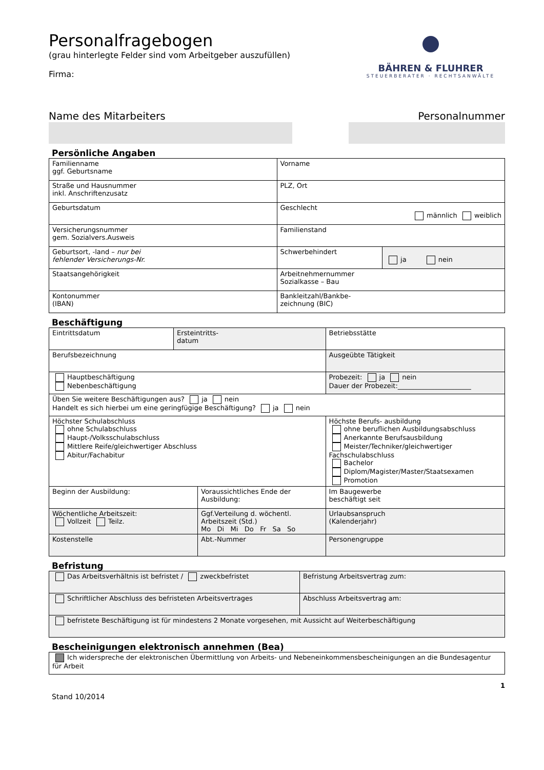BÄHREN & FLUHRER
STEUERBERATER · RECHTSANWÄLTE
Personalfragebogen
(grau hinterlegte Felder sind vom Arbeitgeber auszufüllen)
Firma:
Name des Mitarbeiters Personalnummer
Persönliche Angaben
| Familienname ggf. Geburtsname | Vorname | |
| Straße und Hausnummer inkl. Anschriftenzusatz | PLZ, Ort | |
| Geburtsdatum | Geschlecht männlich weiblich | |
| Versicherungsnummer gem. Sozialvers.Ausweis | Familienstand | |
| Geburtsort, -land – nur bei fehlender Versicherungs-Nr. | Schwerbehindert | ja nein |
| Staatsangehörigkeit | Arbeitnehmernummer Sozialkasse – Bau | |
| Kontonummer (IBAN) | Bankleitzahl/Bankbe- zeichnung (BIC) | |
Beschäftigung
| Eintrittsdatum | Ersteintritts- datum | | Betriebsstätte | |
| Berufsbezeichnung | | | Ausgeübte Tätigkeit | |
| Hauptbeschäftigung Nebenbeschäftigung | | | Probezeit: ja nein Dauer der Probezeit:______________________ | |
| Üben Sie weitere Beschäftigungen aus? ja nein Handelt es sich hierbei um eine geringfügige Beschäftigung? ja nein | | | | |
| Höchster Schulabschluss ohne Schulabschluss Haupt-/Volksschulabschluss Mittlere Reife/gleichwertiger Abschluss Abitur/Fachabitur | | | Höchste Berufs- ausbildung ohne beruflichen Ausbildungsabschluss Anerkannte Berufsausbildung Meister/Techniker/gleichwertiger Fachschulabschluss Bachelor Diplom/Magister/Master/Staatsexamen Promotion | |
| Beginn der Ausbildung: | | Voraussichtliches Ende der Ausbildung: | | Im Baugewerbe beschäftigt seit |
| Wöchentliche Arbeitszeit: Vollzeit Teilz. | | Ggf.Verteilung d. wöchentl. Arbeitszeit (Std.) Mo Di Mi Do Fr Sa So | | Urlaubsanspruch (Kalenderjahr) |
| Kostenstelle | | Abt.-Nummer | | Personengruppe |
Befristung
| Das Arbeitsverhältnis ist befristet / zweckbefristet | Befristung Arbeitsvertrag zum: |
| Schriftlicher Abschluss des befristeten Arbeitsvertrages | Abschluss Arbeitsvertrag am: |
| befristete Beschäftigung ist für mindestens 2 Monate vorgesehen, mit Aussicht auf Weiterbeschäftigung | |
Bescheinigungen elektronisch annehmen (Bea)
| Ich widerspreche der elektronischen Übermittlung von Arbeits- und Nebeneinkommensbescheinigungen an die Bundesagentur für Arbeit |
1
Stand 10/2014